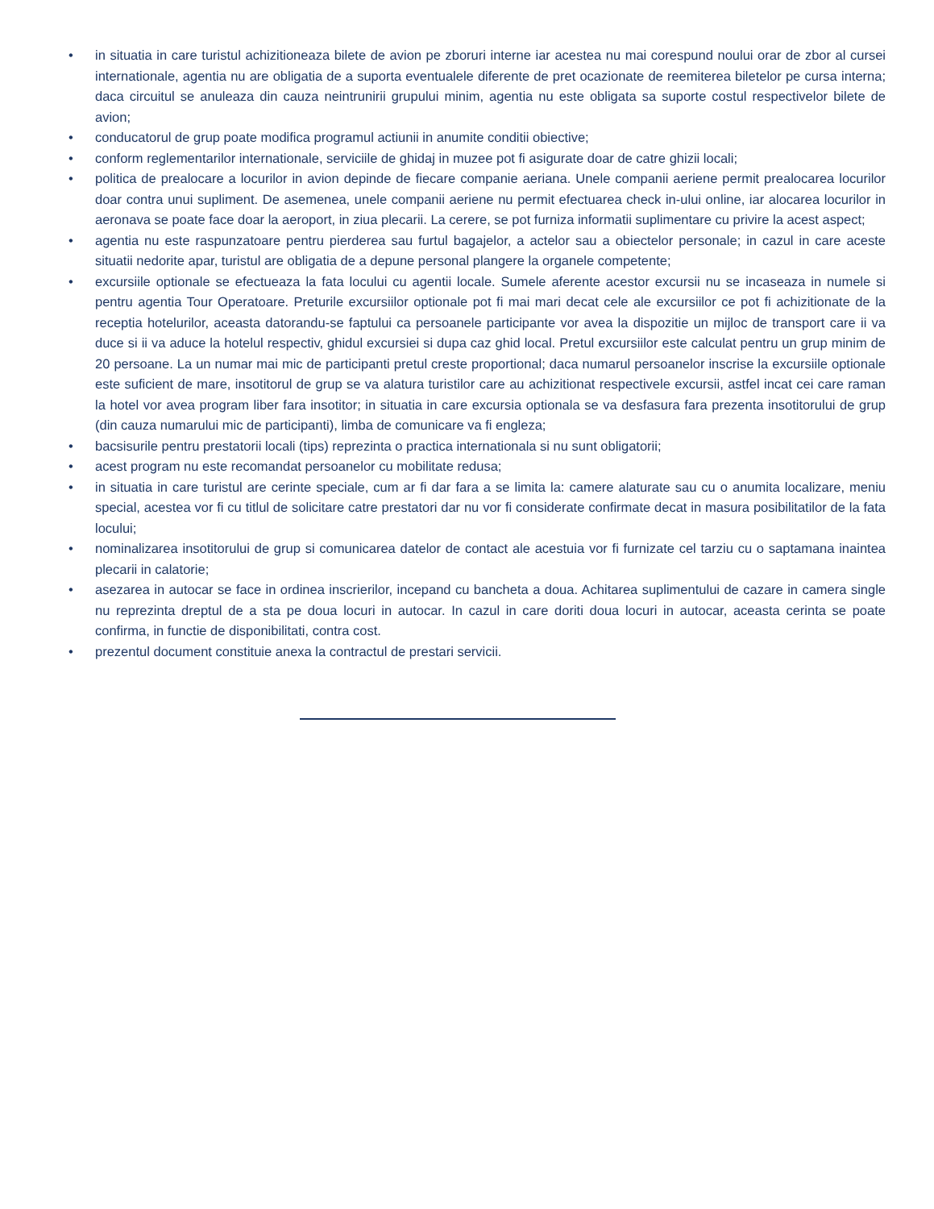• in situatia in care turistul achizitioneaza bilete de avion pe zboruri interne iar acestea nu mai corespund noului orar de zbor al cursei internationale, agentia nu are obligatia de a suporta eventualele diferente de pret ocazionate de reemiterea biletelor pe cursa interna; daca circuitul se anuleaza din cauza neintrunirii grupului minim, agentia nu este obligata sa suporte costul respectivelor bilete de avion;
• conducatorul de grup poate modifica programul actiunii in anumite conditii obiective;
• conform reglementarilor internationale, serviciile de ghidaj in muzee pot fi asigurate doar de catre ghizii locali;
• politica de prealocare a locurilor in avion depinde de fiecare companie aeriana. Unele companii aeriene permit prealocarea locurilor doar contra unui supliment. De asemenea, unele companii aeriene nu permit efectuarea check in-ului online, iar alocarea locurilor in aeronava se poate face doar la aeroport, in ziua plecarii. La cerere, se pot furniza informatii suplimentare cu privire la acest aspect;
• agentia nu este raspunzatoare pentru pierderea sau furtul bagajelor, a actelor sau a obiectelor personale; in cazul in care aceste situatii nedorite apar, turistul are obligatia de a depune personal plangere la organele competente;
• excursiile optionale se efectueaza la fata locului cu agentii locale. Sumele aferente acestor excursii nu se incaseaza in numele si pentru agentia Tour Operatoare. Preturile excursiilor optionale pot fi mai mari decat cele ale excursiilor ce pot fi achizitionate de la receptia hotelurilor, aceasta datorandu-se faptului ca persoanele participante vor avea la dispozitie un mijloc de transport care ii va duce si ii va aduce la hotelul respectiv, ghidul excursiei si dupa caz ghid local. Pretul excursiilor este calculat pentru un grup minim de 20 persoane. La un numar mai mic de participanti pretul creste proportional; daca numarul persoanelor inscrise la excursiile optionale este suficient de mare, insotitorul de grup se va alatura turistilor care au achizitionat respectivele excursii, astfel incat cei care raman la hotel vor avea program liber fara insotitor; in situatia in care excursia optionala se va desfasura fara prezenta insotitorului de grup (din cauza numarului mic de participanti), limba de comunicare va fi engleza;
• bacsisurile pentru prestatorii locali (tips) reprezinta o practica internationala si nu sunt obligatorii;
• acest program nu este recomandat persoanelor cu mobilitate redusa;
• in situatia in care turistul are cerinte speciale, cum ar fi dar fara a se limita la: camere alaturate sau cu o anumita localizare, meniu special, acestea vor fi cu titlul de solicitare catre prestatori dar nu vor fi considerate confirmate decat in masura posibilitatilor de la fata locului;
• nominalizarea insotitorului de grup si comunicarea datelor de contact ale acestuia vor fi furnizate cel tarziu cu o saptamana inaintea plecarii in calatorie;
• asezarea in autocar se face in ordinea inscrierilor, incepand cu bancheta a doua. Achitarea suplimentului de cazare in camera single nu reprezinta dreptul de a sta pe doua locuri in autocar. In cazul in care doriti doua locuri in autocar, aceasta cerinta se poate confirma, in functie de disponibilitati, contra cost.
• prezentul document constituie anexa la contractul de prestari servicii.